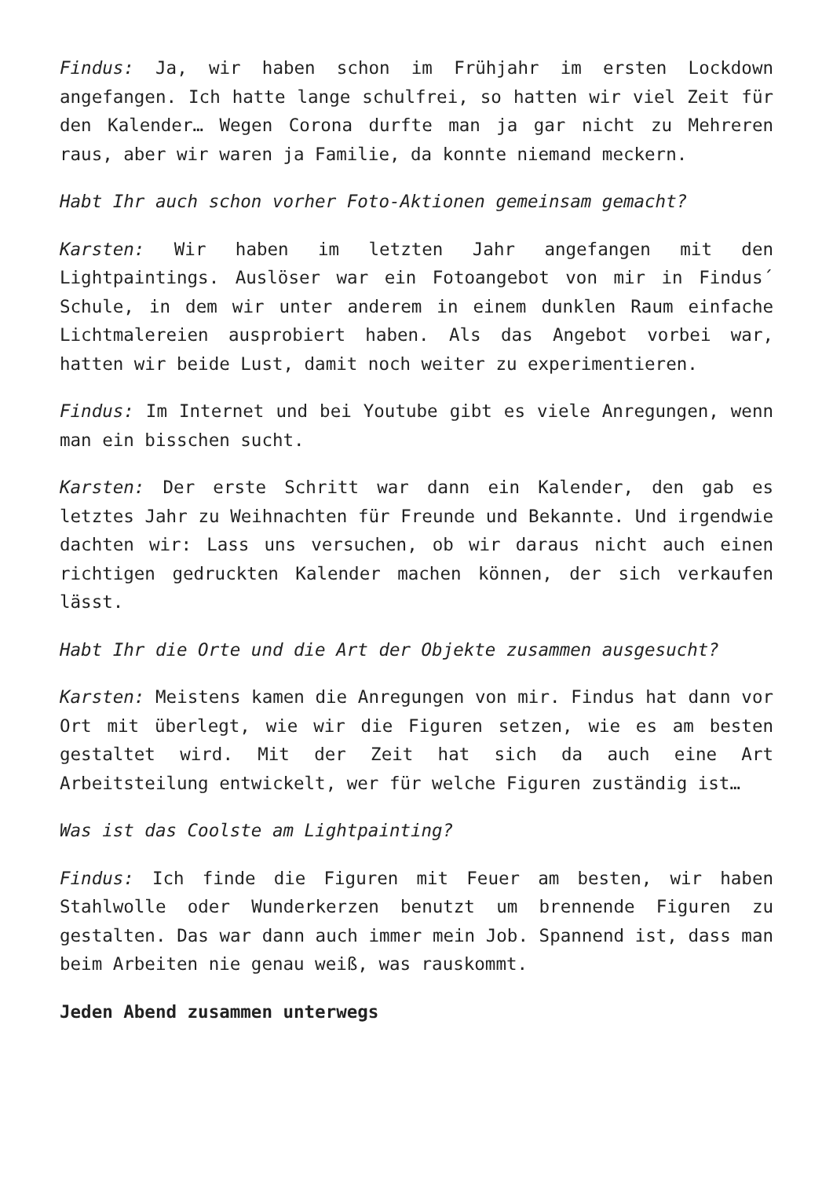Findus: Ja, wir haben schon im Frühjahr im ersten Lockdown angefangen. Ich hatte lange schulfrei, so hatten wir viel Zeit für den Kalender… Wegen Corona durfte man ja gar nicht zu Mehreren raus, aber wir waren ja Familie, da konnte niemand meckern.
Habt Ihr auch schon vorher Foto-Aktionen gemeinsam gemacht?
Karsten: Wir haben im letzten Jahr angefangen mit den Lightpaintings. Auslöser war ein Fotoangebot von mir in Findus´ Schule, in dem wir unter anderem in einem dunklen Raum einfache Lichtmalereien ausprobiert haben. Als das Angebot vorbei war, hatten wir beide Lust, damit noch weiter zu experimentieren.
Findus: Im Internet und bei Youtube gibt es viele Anregungen, wenn man ein bisschen sucht.
Karsten: Der erste Schritt war dann ein Kalender, den gab es letztes Jahr zu Weihnachten für Freunde und Bekannte. Und irgendwie dachten wir: Lass uns versuchen, ob wir daraus nicht auch einen richtigen gedruckten Kalender machen können, der sich verkaufen lässt.
Habt Ihr die Orte und die Art der Objekte zusammen ausgesucht?
Karsten: Meistens kamen die Anregungen von mir. Findus hat dann vor Ort mit überlegt, wie wir die Figuren setzen, wie es am besten gestaltet wird. Mit der Zeit hat sich da auch eine Art Arbeitsteilung entwickelt, wer für welche Figuren zuständig ist…
Was ist das Coolste am Lightpainting?
Findus: Ich finde die Figuren mit Feuer am besten, wir haben Stahlwolle oder Wunderkerzen benutzt um brennende Figuren zu gestalten. Das war dann auch immer mein Job. Spannend ist, dass man beim Arbeiten nie genau weiß, was rauskommt.
Jeden Abend zusammen unterwegs